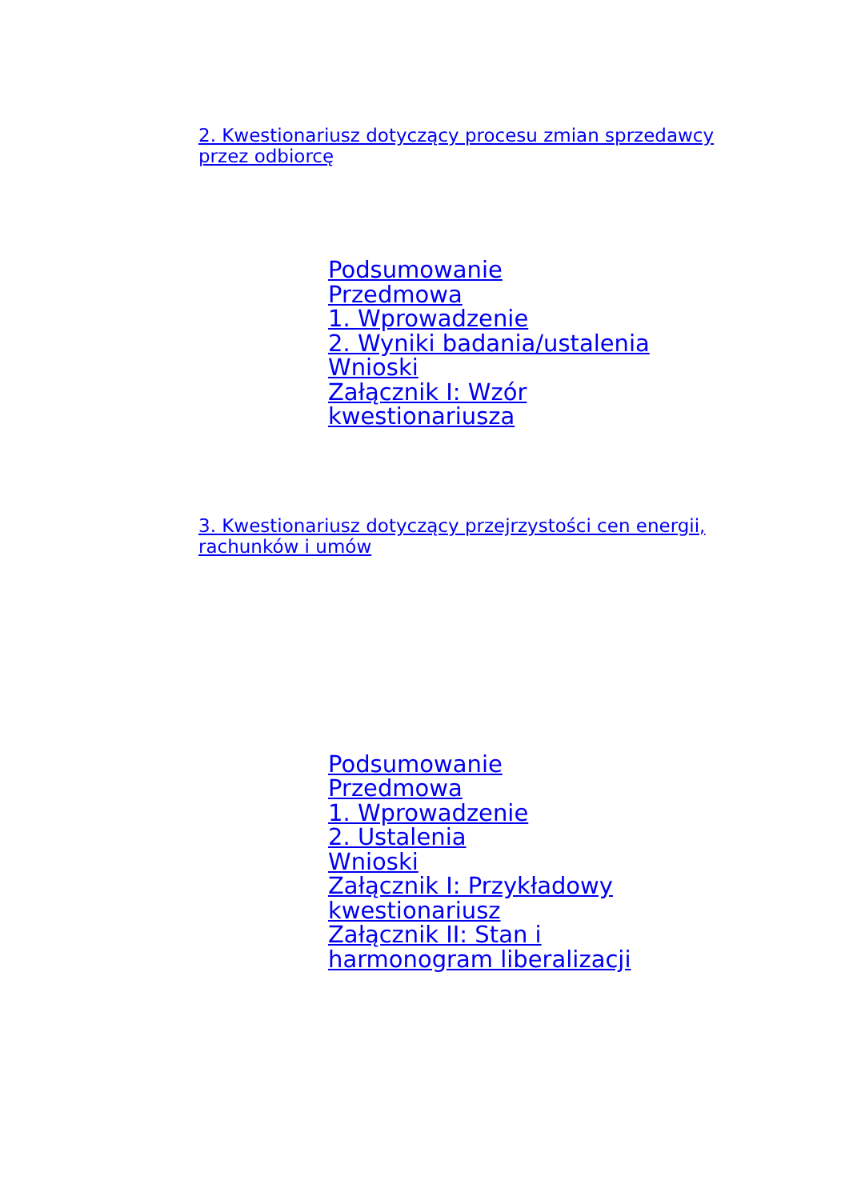2. Kwestionariusz dotyczący procesu zmian sprzedawcy przez odbiorcę
Podsumowanie
Przedmowa
1. Wprowadzenie
2. Wyniki badania/ustalenia
Wnioski
Załącznik I: Wzór kwestionariusza
3. Kwestionariusz dotyczący przejrzystości cen energii, rachunków i umów
Podsumowanie
Przedmowa
1. Wprowadzenie
2. Ustalenia
Wnioski
Załącznik I: Przykładowy kwestionariusz
Załącznik II: Stan i harmonogram liberalizacji